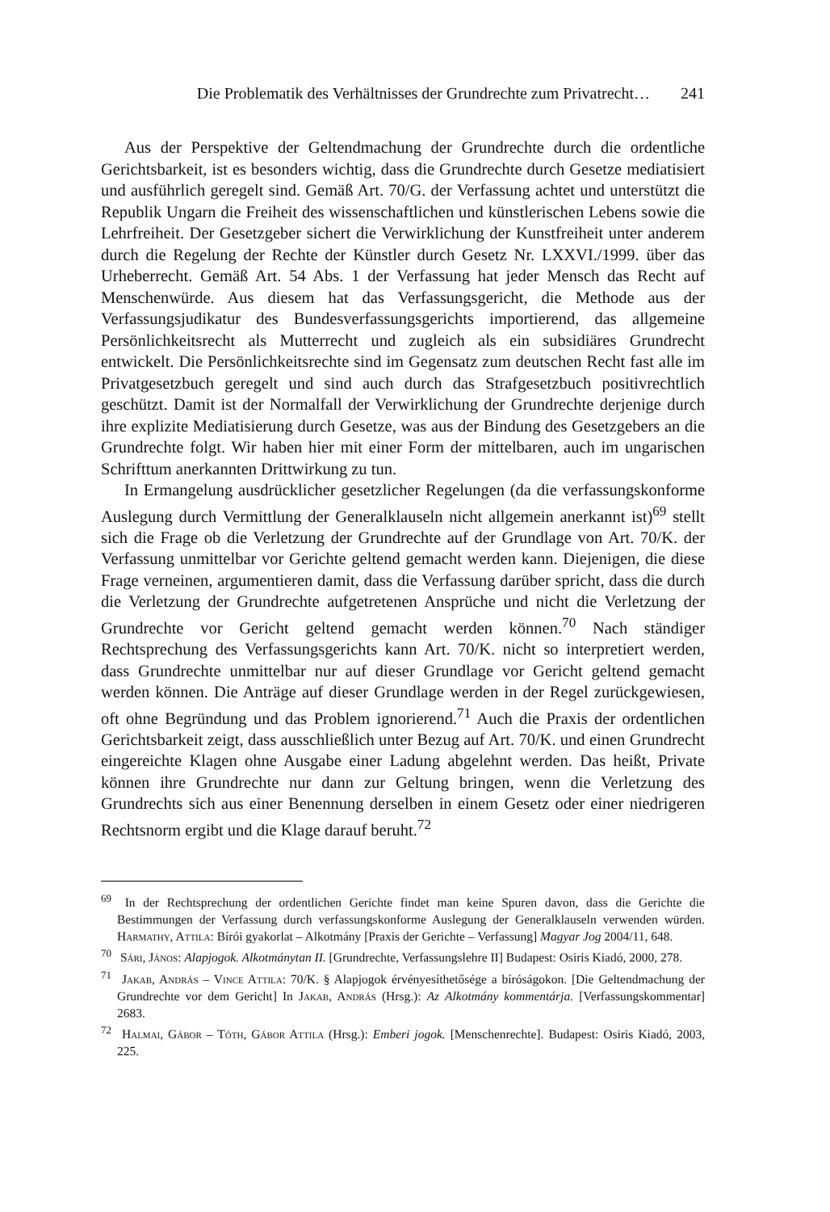Die Problematik des Verhältnisses der Grundrechte zum Privatrecht… 241
Aus der Perspektive der Geltendmachung der Grundrechte durch die ordentliche Gerichtsbarkeit, ist es besonders wichtig, dass die Grundrechte durch Gesetze mediatisiert und ausführlich geregelt sind. Gemäß Art. 70/G. der Verfassung achtet und unterstützt die Republik Ungarn die Freiheit des wissenschaftlichen und künstlerischen Lebens sowie die Lehrfreiheit. Der Gesetzgeber sichert die Verwirklichung der Kunstfreiheit unter anderem durch die Regelung der Rechte der Künstler durch Gesetz Nr. LXXVI./1999. über das Urheberrecht. Gemäß Art. 54 Abs. 1 der Verfassung hat jeder Mensch das Recht auf Menschenwürde. Aus diesem hat das Verfassungsgericht, die Methode aus der Verfassungsjudikatur des Bundes­verfassungsgerichts importierend, das allgemeine Persönlichkeitsrecht als Mutte­rrecht und zugleich als ein subsidiäres Grundrecht entwickelt. Die Persönlichkeits­rechte sind im Gegensatz zum deutschen Recht fast alle im Privatgesetzbuch geregelt und sind auch durch das Strafgesetzbuch positivrechtlich geschützt. Damit ist der Normalfall der Verwirklichung der Grundrechte derjenige durch ihre explizite Mediatisierung durch Gesetze, was aus der Bindung des Gesetzgebers an die Grund­rechte folgt. Wir haben hier mit einer Form der mittelbaren, auch im ungarischen Schrifttum anerkannten Drittwirkung zu tun.
In Ermangelung ausdrücklicher gesetzlicher Regelungen (da die verfassungs­konforme Auslegung durch Vermittlung der Generalklauseln nicht allgemein anerkannt ist)<sup>69</sup> stellt sich die Frage ob die Verletzung der Grundrechte auf der Grundlage von Art. 70/K. der Verfassung unmittelbar vor Gerichte geltend gemacht werden kann. Diejenigen, die diese Frage verneinen, argumentieren damit, dass die Verfassung darüber spricht, dass die durch die Verletzung der Grundrechte aufgetretenen Ansprüche und nicht die Verletzung der Grundrechte vor Gericht geltend gemacht werden können.<sup>70</sup> Nach ständiger Rechtsprechung des Verfassungs­gerichts kann Art. 70/K. nicht so interpretiert werden, dass Grundrechte unmittelbar nur auf dieser Grundlage vor Gericht geltend gemacht werden können. Die Anträge auf dieser Grundlage werden in der Regel zurückgewiesen, oft ohne Begründung und das Problem ignorierend.<sup>71</sup> Auch die Praxis der ordentlichen Gerichtsbarkeit zeigt, dass ausschließlich unter Bezug auf Art. 70/K. und einen Grundrecht eingereichte Klagen ohne Ausgabe einer Ladung abgelehnt werden. Das heißt, Private können ihre Grundrechte nur dann zur Geltung bringen, wenn die Verletzung des Grundrechts sich aus einer Benennung derselben in einem Gesetz oder einer niedrigeren Rechtsnorm ergibt und die Klage darauf beruht.<sup>72</sup>
<sup>69</sup> In der Rechtsprechung der ordentlichen Gerichte findet man keine Spuren davon, dass die Gerichte die Bestimmungen der Verfassung durch verfassungskonforme Auslegung der Generalklauseln verwenden würden. Harmathy, Attila: Bírói gyakorlat – Alkotmány [Praxis der Gerichte – Verfassung] Magyar Jog 2004/11, 648.
<sup>70</sup> Sári, János: Alapjogok. Alkotmánytan II. [Grundrechte, Verfassungslehre II] Budapest: Osiris Kiadó, 2000, 278.
<sup>71</sup> Jakab, András – Vince Attila: 70/K. § Alapjogok érvényesíthetősége a bíróságokon. [Die Geltendmachung der Grundrechte vor dem Gericht] In Jakab, András (Hrsg.): Az Alkotmány kommentárja. [Verfassungskommentar] 2683.
<sup>72</sup> Halmai, Gábor – Tóth, Gábor Attila (Hrsg.): Emberi jogok. [Menschenrechte]. Budapest: Osiris Kiadó, 2003, 225.